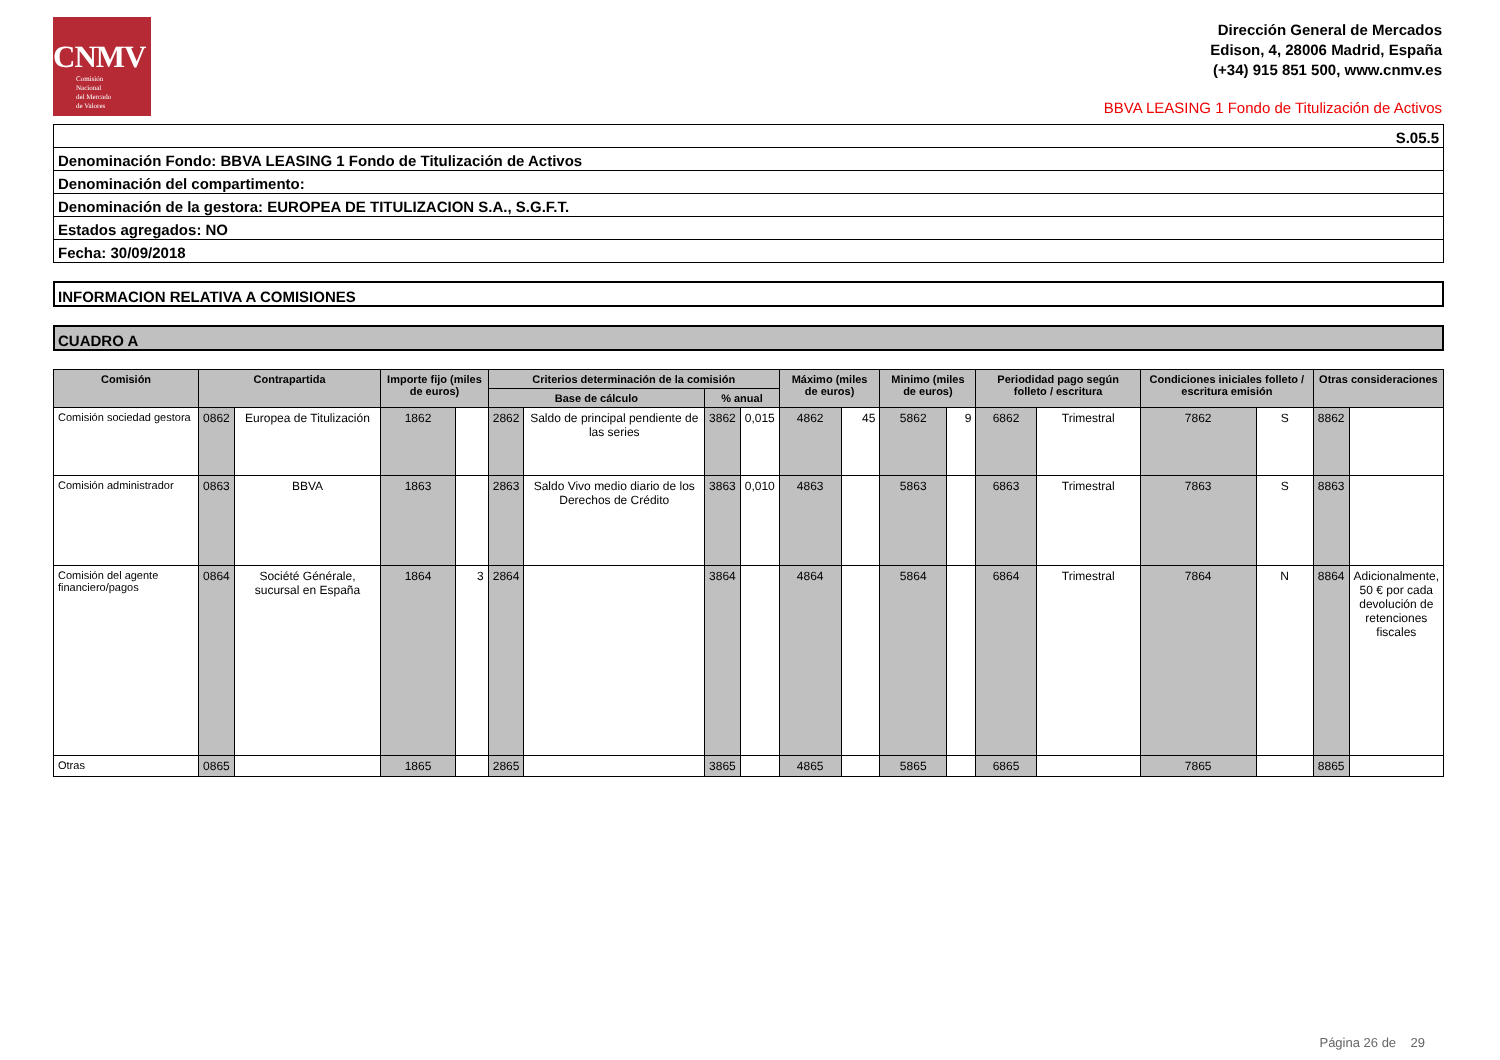CNMV
Comisión
Nacional
del Mercado
de Valores
Dirección General de Mercados
Edison, 4, 28006 Madrid, España
(+34) 915 851 500, www.cnmv.es
BBVA LEASING 1 Fondo de Titulización de Activos
S.05.5
Denominación Fondo: BBVA LEASING 1 Fondo de Titulización de Activos
Denominación del compartimento:
Denominación de la gestora: EUROPEA DE TITULIZACION S.A., S.G.F.T.
Estados agregados: NO
Fecha: 30/09/2018
INFORMACION RELATIVA A COMISIONES
CUADRO A
| Comisión | Contrapartida | | Importe fijo (miles de euros) | | Criterios determinación de la comisión | | | | Máximo (miles de euros) | | Minimo (miles de euros) | | Periodidad pago según folleto / escritura | | Condiciones iniciales folleto / escritura emisión | | Otras consideraciones | |
| --- | --- | --- | --- | --- | --- | --- | --- | --- | --- | --- | --- | --- | --- | --- | --- | --- | --- | --- |
| | | | | | Base de cálculo | | % anual | | | | | | | | | | | |
| Comisión sociedad gestora | 0862 | Europea de Titulización | 1862 | | 2862 | Saldo de principal pendiente de las series | 3862 | 0,015 | 4862 | 45 | 5862 | 9 | 6862 | Trimestral | 7862 | S | 8862 | |
| Comisión administrador | 0863 | BBVA | 1863 | | 2863 | Saldo Vivo medio diario de los Derechos de Crédito | 3863 | 0,010 | 4863 | | 5863 | | 6863 | Trimestral | 7863 | S | 8863 | |
| Comisión del agente financiero/pagos | 0864 | Société Générale, sucursal en España | 1864 | 3 | 2864 | | 3864 | | 4864 | | 5864 | | 6864 | Trimestral | 7864 | N | 8864 | Adicionalmente, 50 € por cada devolución de retenciones fiscales |
| Otras | 0865 | | 1865 | | 2865 | | 3865 | | 4865 | | 5865 | | 6865 | | 7865 | | 8865 | |
Página 26 de 29